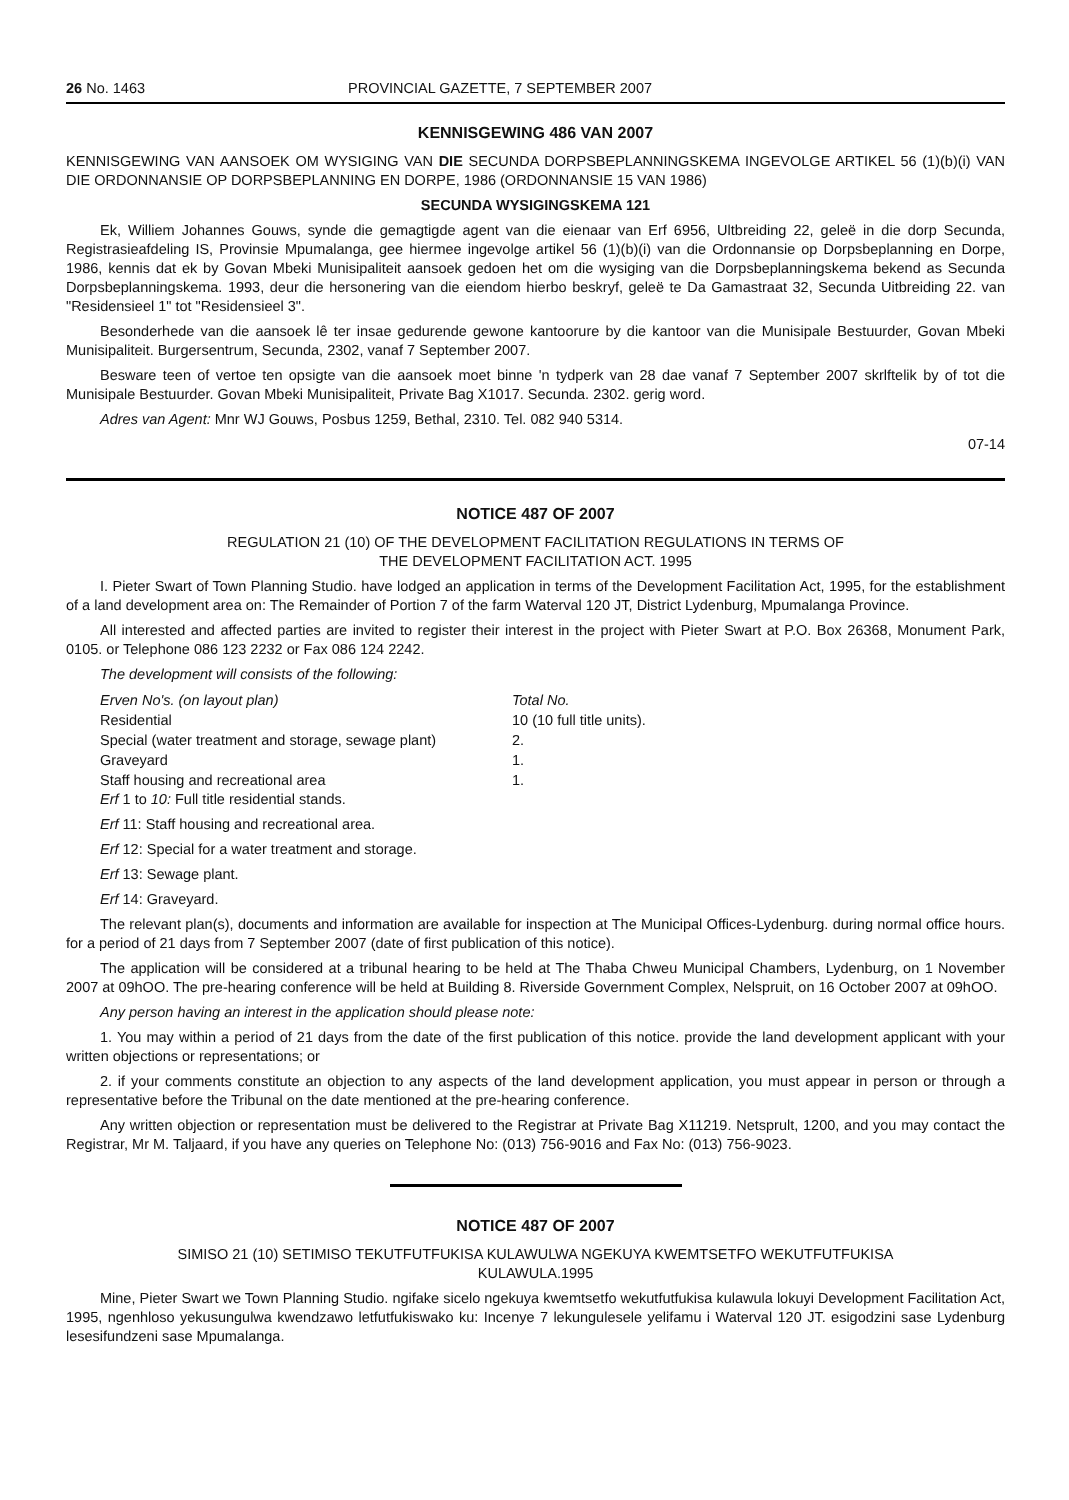26 No. 1463 PROVINCIAL GAZETTE, 7 SEPTEMBER 2007
KENNISGEWING 486 VAN 2007
KENNISGEWING VAN AANSOEK OM WYSIGING VAN DIE SECUNDA DORPSBEPLANNINGSKEMA INGEVOLGE ARTIKEL 56 (1)(b)(i) VAN DIE ORDONNANSIE OP DORPSBEPLANNING EN DORPE, 1986 (ORDONNANSIE 15 VAN 1986)
SECUNDA WYSIGINGSKEMA 121
Ek, Williem Johannes Gouws, synde die gemagtigde agent van die eienaar van Erf 6956, Ultbreiding 22, geleë in die dorp Secunda, Registrasieafdeling IS, Provinsie Mpumalanga, gee hiermee ingevolge artikel 56 (1)(b)(i) van die Ordonnansie op Dorpsbeplanning en Dorpe, 1986, kennis dat ek by Govan Mbeki Munisipaliteit aansoek gedoen het om die wysiging van die Dorpsbeplanningskema bekend as Secunda Dorpsbeplanningskema. 1993, deur die hersonering van die eiendom hierbo beskryf, geleë te Da Gamastraat 32, Secunda Uitbreiding 22. van "Residensieel 1" tot "Residensieel 3".
Besonderhede van die aansoek lê ter insae gedurende gewone kantoorure by die kantoor van die Munisipale Bestuurder, Govan Mbeki Munisipaliteit. Burgersentrum, Secunda, 2302, vanaf 7 September 2007.
Besware teen of vertoe ten opsigte van die aansoek moet binne 'n tydperk van 28 dae vanaf 7 September 2007 skrlftelik by of tot die Munisipale Bestuurder. Govan Mbeki Munisipaliteit, Private Bag X1017. Secunda. 2302. gerig word.
Adres van Agent: Mnr WJ Gouws, Posbus 1259, Bethal, 2310. Tel. 082 940 5314.
07-14
NOTICE 487 OF 2007
REGULATION 21 (10) OF THE DEVELOPMENT FACILITATION REGULATIONS IN TERMS OF
THE DEVELOPMENT FACILITATION ACT. 1995
I. Pieter Swart of Town Planning Studio. have lodged an application in terms of the Development Facilitation Act, 1995, for the establishment of a land development area on: The Remainder of Portion 7 of the farm Waterval 120 JT, District Lydenburg, Mpumalanga Province.
All interested and affected parties are invited to register their interest in the project with Pieter Swart at P.O. Box 26368, Monument Park, 0105. or Telephone 086 123 2232 or Fax 086 124 2242.
The development will consists of the following:
| Erven No's. (on layout plan) | Total No. |
| Residential | 10 (10 full title units). |
| Special (water treatment and storage, sewage plant) | 2. |
| Graveyard | 1. |
| Staff housing and recreational area | 1. |
Erf 1 to 10: Full title residential stands.
Erf 11: Staff housing and recreational area.
Erf 12: Special for a water treatment and storage.
Erf 13: Sewage plant.
Erf 14: Graveyard.
The relevant plan(s), documents and information are available for inspection at The Municipal Offices-Lydenburg. during normal office hours. for a period of 21 days from 7 September 2007 (date of first publication of this notice).
The application will be considered at a tribunal hearing to be held at The Thaba Chweu Municipal Chambers, Lydenburg, on 1 November 2007 at 09hOO. The pre-hearing conference will be held at Building 8. Riverside Government Complex, Nelspruit, on 16 October 2007 at 09hOO.
Any person having an interest in the application should please note:
1. You may within a period of 21 days from the date of the first publication of this notice. provide the land development applicant with your written objections or representations; or
2. if your comments constitute an objection to any aspects of the land development application, you must appear in person or through a representative before the Tribunal on the date mentioned at the pre-hearing conference.
Any written objection or representation must be delivered to the Registrar at Private Bag X11219. Netsprult, 1200, and you may contact the Registrar, Mr M. Taljaard, if you have any queries on Telephone No: (013) 756-9016 and Fax No: (013) 756-9023.
NOTICE 487 OF 2007
SIMISO 21 (10) SETIMISO TEKUTFUTFUKISA KULAWULWA NGEKUYA KWEMTSETFO WEKUTFUTFUKISA
KULAWULA.1995
Mine, Pieter Swart we Town Planning Studio. ngifake sicelo ngekuya kwemtsetfo wekutfutfukisa kulawula lokuyi Development Facilitation Act, 1995, ngenhloso yekusungulwa kwendzawo letfutfukiswako ku: Incenye 7 lekungulesele yelifamu i Waterval 120 JT. esigodzini sase Lydenburg lesesifundzeni sase Mpumalanga.